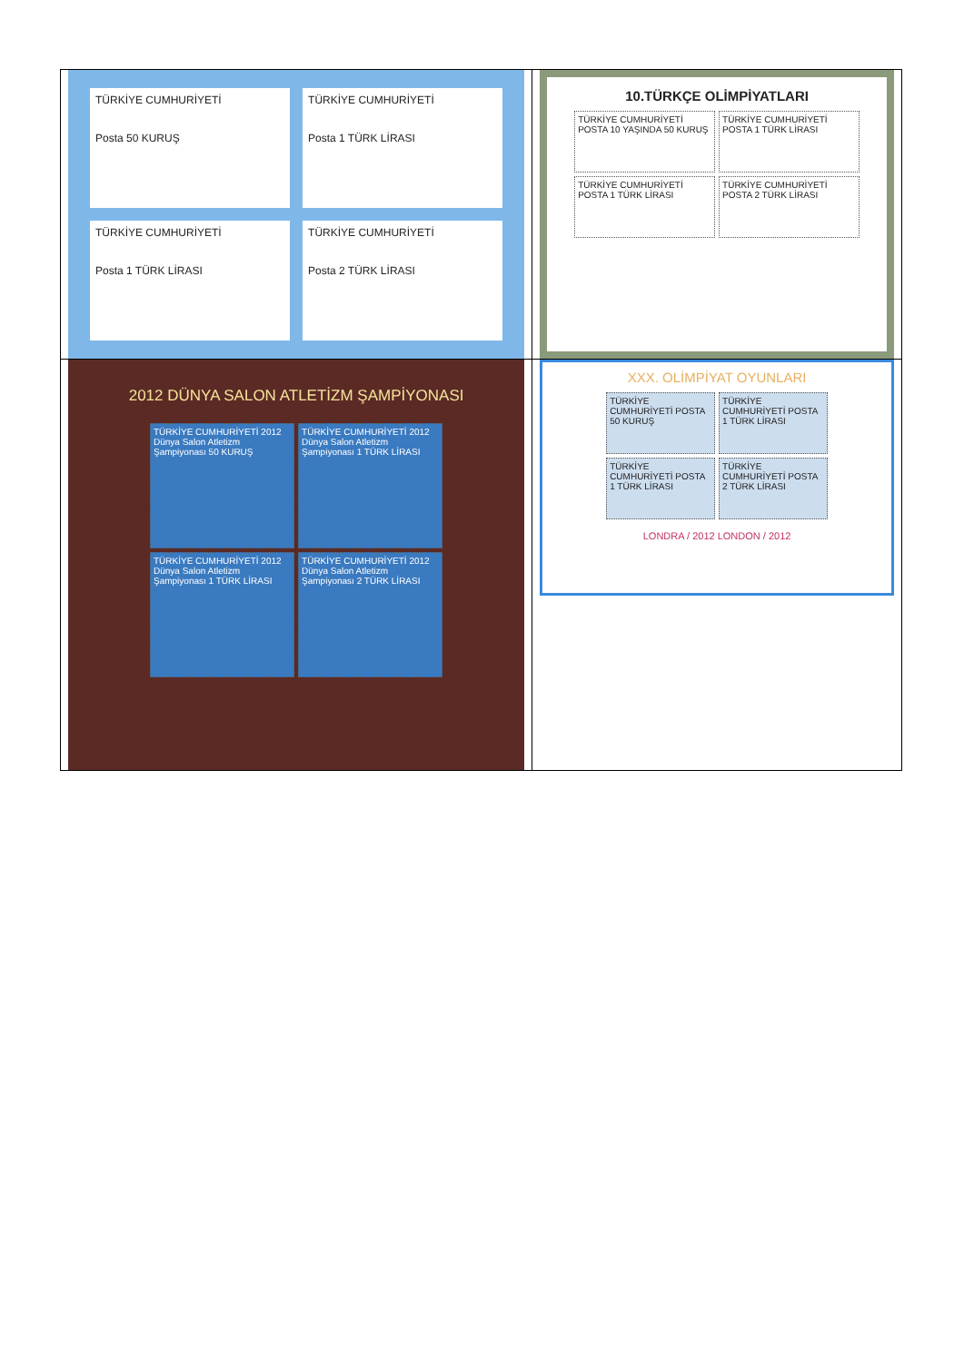| TÜRKİYE CUMHURİYETİ Posta 50 KURUŞ TÜRKİYE CUMHURİYETİ Posta 1 TÜRK LİRASI TÜRKİYE CUMHURİYETİ Posta 1 TÜRK LİRASI TÜRKİYE CUMHURİYETİ Posta 2 TÜRK LİRASI | 10.TÜRKÇE OLİMPİYATLARI TÜRKİYE CUMHURİYETİ POSTA 10 YAŞINDA 50 KURUŞ TÜRKİYE CUMHURİYETİ POSTA 1 TÜRK LİRASI TÜRKİYE CUMHURİYETİ POSTA 1 TÜRK LİRASI TÜRKİYE CUMHURİYETİ POSTA 2 TÜRK LİRASI |
| 2012 DÜNYA SALON ATLETİZM ŞAMPİYONASI TÜRKİYE CUMHURİYETİ 2012 Dünya Salon Atletizm Şampiyonası 50 KURUŞ TÜRKİYE CUMHURİYETİ 2012 Dünya Salon Atletizm Şampiyonası 1 TÜRK LİRASI TÜRKİYE CUMHURİYETİ 2012 Dünya Salon Atletizm Şampiyonası 1 TÜRK LİRASI TÜRKİYE CUMHURİYETİ 2012 Dünya Salon Atletizm Şampiyonası 2 TÜRK LİRASI | XXX. OLİMPİYAT OYUNLARI TÜRKİYE CUMHURİYETİ POSTA 50 KURUŞ TÜRKİYE CUMHURİYETİ POSTA 1 TÜRK LİRASI TÜRKİYE CUMHURİYETİ POSTA 1 TÜRK LİRASI TÜRKİYE CUMHURİYETİ POSTA 2 TÜRK LİRASI LONDRA / 2012 LONDON / 2012 |